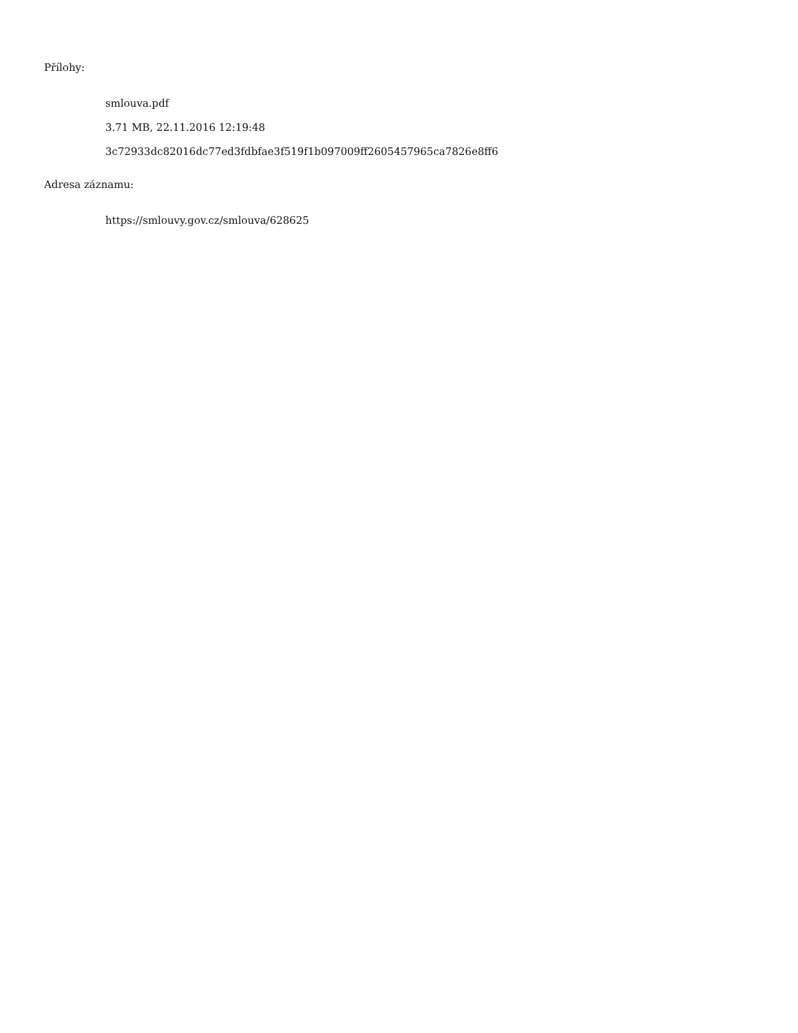Přílohy:
smlouva.pdf
3.71 MB, 22.11.2016 12:19:48
3c72933dc82016dc77ed3fdbfae3f519f1b097009ff2605457965ca7826e8ff6
Adresa záznamu:
https://smlouvy.gov.cz/smlouva/628625